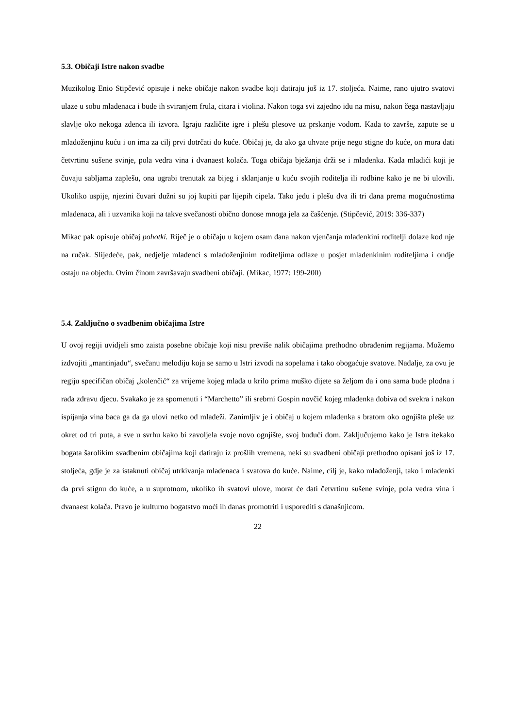5.3. Običaji Istre nakon svadbe
Muzikolog Enio Stipčević opisuje i neke običaje nakon svadbe koji datiraju još iz 17. stoljeća. Naime, rano ujutro svatovi ulaze u sobu mladenaca i bude ih sviranjem frula, citara i violina. Nakon toga svi zajedno idu na misu, nakon čega nastavljaju slavlje oko nekoga zdenca ili izvora. Igraju različite igre i plešu plesove uz prskanje vodom. Kada to završe, zapute se u mladoženjinu kuću i on ima za cilj prvi dotrčati do kuće. Običaj je, da ako ga uhvate prije nego stigne do kuće, on mora dati četvrtinu sušene svinje, pola vedra vina i dvanaest kolača. Toga običaja bježanja drži se i mladenka. Kada mladići koji je čuvaju sabljama zaplešu, ona ugrabi trenutak za bijeg i sklanjanje u kuću svojih roditelja ili rodbine kako je ne bi ulovili. Ukoliko uspije, njezini čuvari dužni su joj kupiti par lijepih cipela. Tako jedu i plešu dva ili tri dana prema mogućnostima mladenaca, ali i uzvanika koji na takve svečanosti obično donose mnoga jela za čašćenje. (Stipčević, 2019: 336-337)
Mikac pak opisuje običaj pohotki. Riječ je o običaju u kojem osam dana nakon vjenčanja mladenkini roditelji dolaze kod nje na ručak. Slijedeće, pak, nedjelje mladenci s mladoženjinim roditeljima odlaze u posjet mladenkinim roditeljima i ondje ostaju na objedu. Ovim činom završavaju svadbeni običaji. (Mikac, 1977: 199-200)
5.4. Zaključno o svadbenim običajima Istre
U ovoj regiji uvidjeli smo zaista posebne običaje koji nisu previše nalik običajima prethodno obrađenim regijama. Možemo izdvojiti „mantinjadu“, svečanu melodiju koja se samo u Istri izvodi na sopelama i tako obogaćuje svatove. Nadalje, za ovu je regiju specifičan običaj „kolenčić“ za vrijeme kojeg mlada u krilo prima muško dijete sa željom da i ona sama bude plodna i rađa zdravu djecu. Svakako je za spomenuti i “Marchetto” ili srebrni Gospin novčić kojeg mladenka dobiva od svekra i nakon ispijanja vina baca ga da ga ulovi netko od mladeži. Zanimljiv je i običaj u kojem mladenka s bratom oko ognjišta pleše uz okret od tri puta, a sve u svrhu kako bi zavoljela svoje novo ognjište, svoj budući dom. Zaključujemo kako je Istra itekako bogata šarolikim svadbenim običajima koji datiraju iz prošlih vremena, neki su svadbeni običaji prethodno opisani još iz 17. stoljeća, gdje je za istaknuti običaj utrkivanja mladenaca i svatova do kuće. Naime, cilj je, kako mladoženji, tako i mladenki da prvi stignu do kuće, a u suprotnom, ukoliko ih svatovi ulove, morat će dati četvrtinu sušene svinje, pola vedra vina i dvanaest kolača. Pravo je kulturno bogatstvo moći ih danas promotriti i usporediti s današnjicom.
22